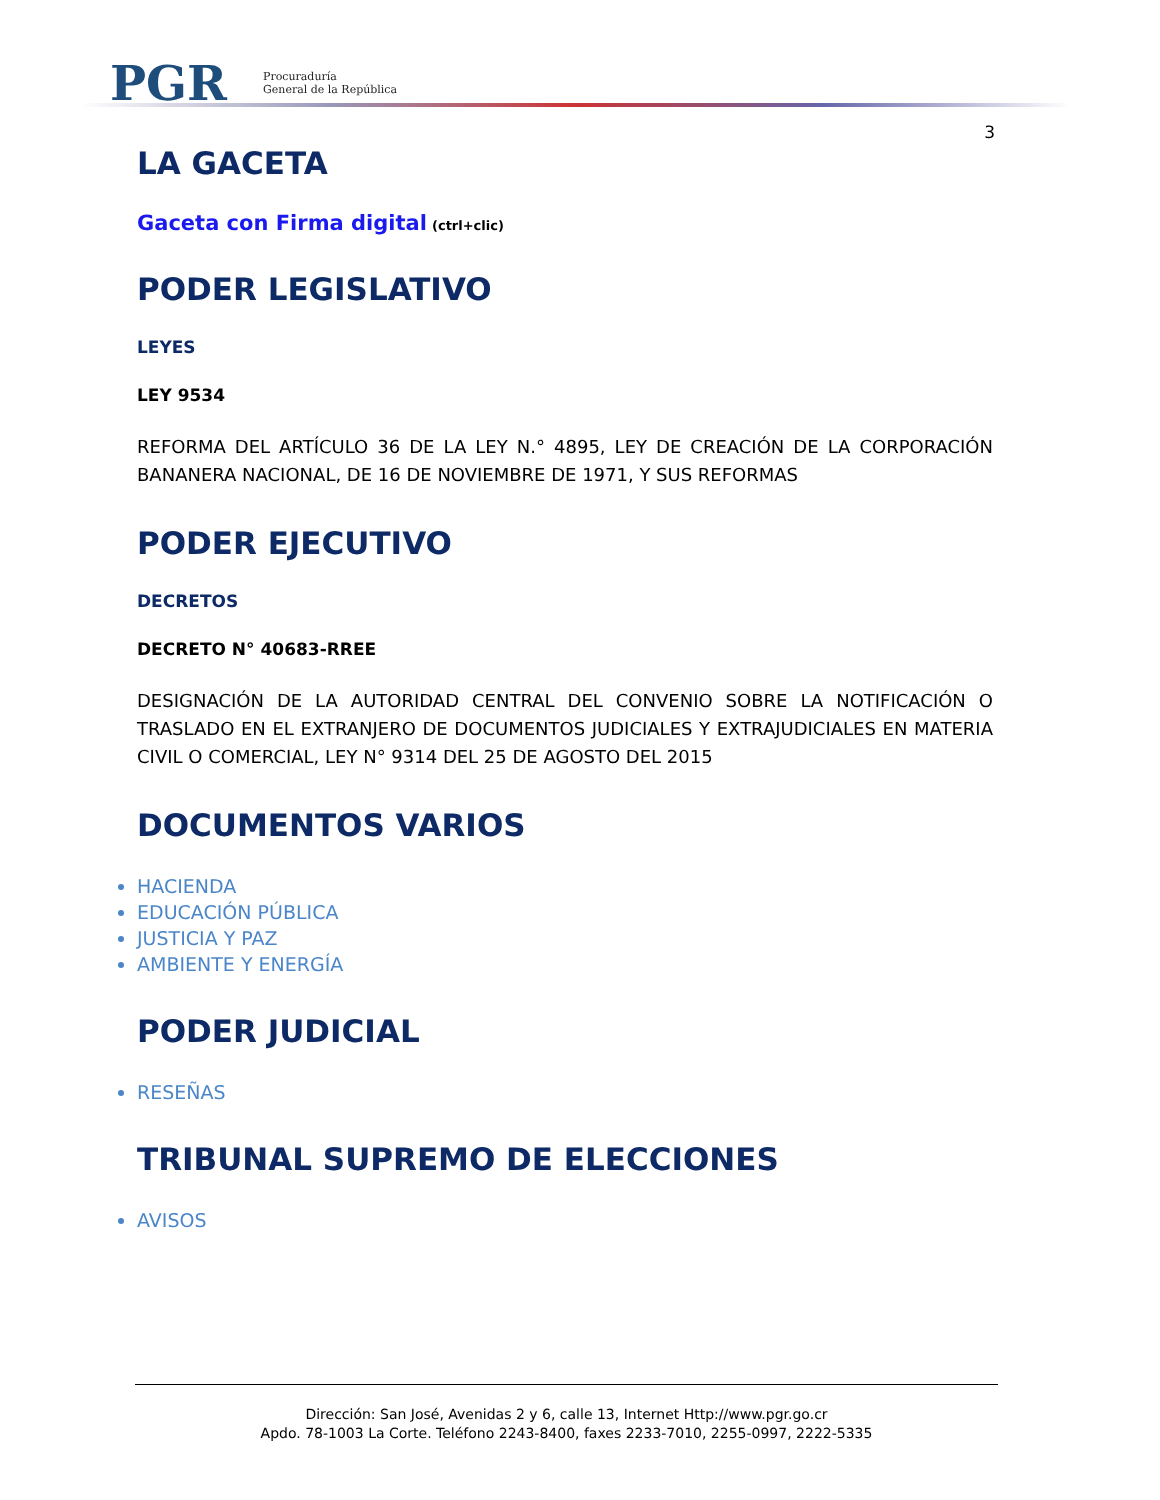PGR
Procuraduría
General de la República
3
LA GACETA
Gaceta con Firma digital (ctrl+clic)
PODER LEGISLATIVO
LEYES
LEY 9534
REFORMA DEL ARTÍCULO 36 DE LA LEY N.° 4895, LEY DE CREACIÓN DE LA CORPORACIÓN BANANERA NACIONAL, DE 16 DE NOVIEMBRE DE 1971, Y SUS REFORMAS
PODER EJECUTIVO
DECRETOS
DECRETO N° 40683-RREE
DESIGNACIÓN DE LA AUTORIDAD CENTRAL DEL CONVENIO SOBRE LA NOTIFICACIÓN O TRASLADO EN EL EXTRANJERO DE DOCUMENTOS JUDICIALES Y EXTRAJUDICIALES EN MATERIA CIVIL O COMERCIAL, LEY N° 9314 DEL 25 DE AGOSTO DEL 2015
DOCUMENTOS VARIOS
HACIENDA
EDUCACIÓN PÚBLICA
JUSTICIA Y PAZ
AMBIENTE Y ENERGÍA
PODER JUDICIAL
RESEÑAS
TRIBUNAL SUPREMO DE ELECCIONES
AVISOS
Dirección: San José, Avenidas 2 y 6, calle 13, Internet Http://www.pgr.go.cr
Apdo. 78-1003 La Corte. Teléfono 2243-8400, faxes 2233-7010, 2255-0997, 2222-5335